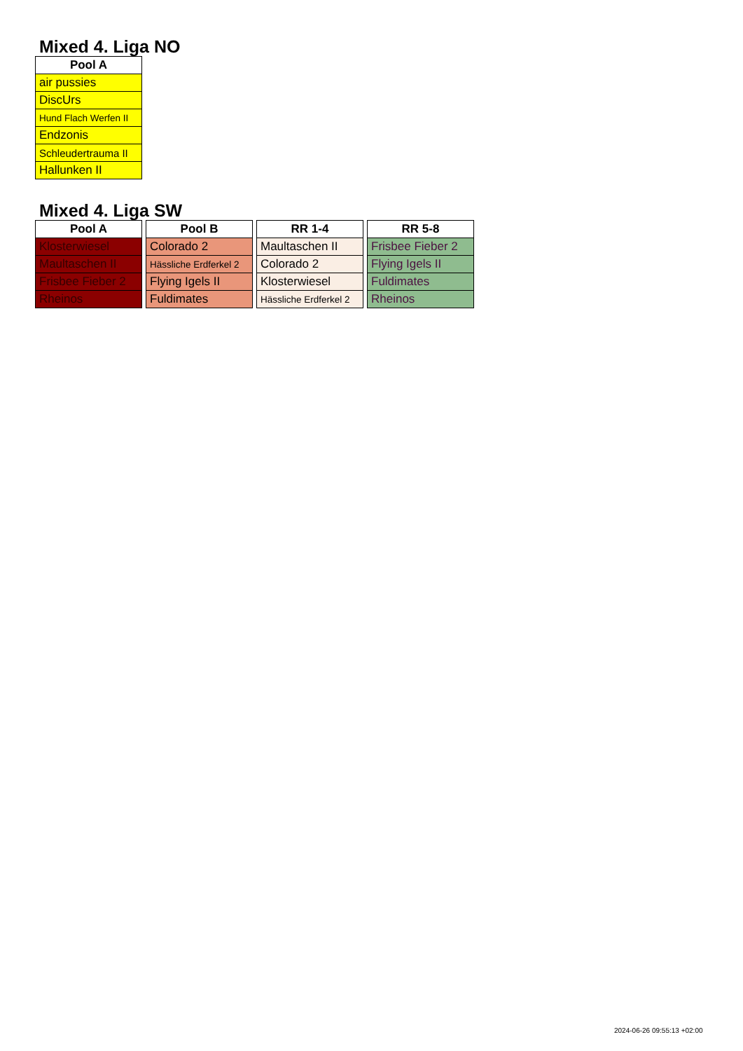Mixed 4. Liga NO
| Pool A |
| --- |
| air pussies |
| DiscUrs |
| Hund Flach Werfen II |
| Endzonis |
| Schleudertrauma II |
| Hallunken II |
Mixed 4. Liga SW
| Pool A |
| --- |
| Klosterwiesel |
| Maultaschen II |
| Frisbee Fieber 2 |
| Rheinos |
| Pool B |
| --- |
| Colorado 2 |
| Hässliche Erdferkel 2 |
| Flying Igels II |
| Fuldimates |
| RR 1-4 |
| --- |
| Maultaschen II |
| Colorado 2 |
| Klosterwiesel |
| Hässliche Erdferkel 2 |
| RR 5-8 |
| --- |
| Frisbee Fieber 2 |
| Flying Igels II |
| Fuldimates |
| Rheinos |
2024-06-26 09:55:13 +02:00